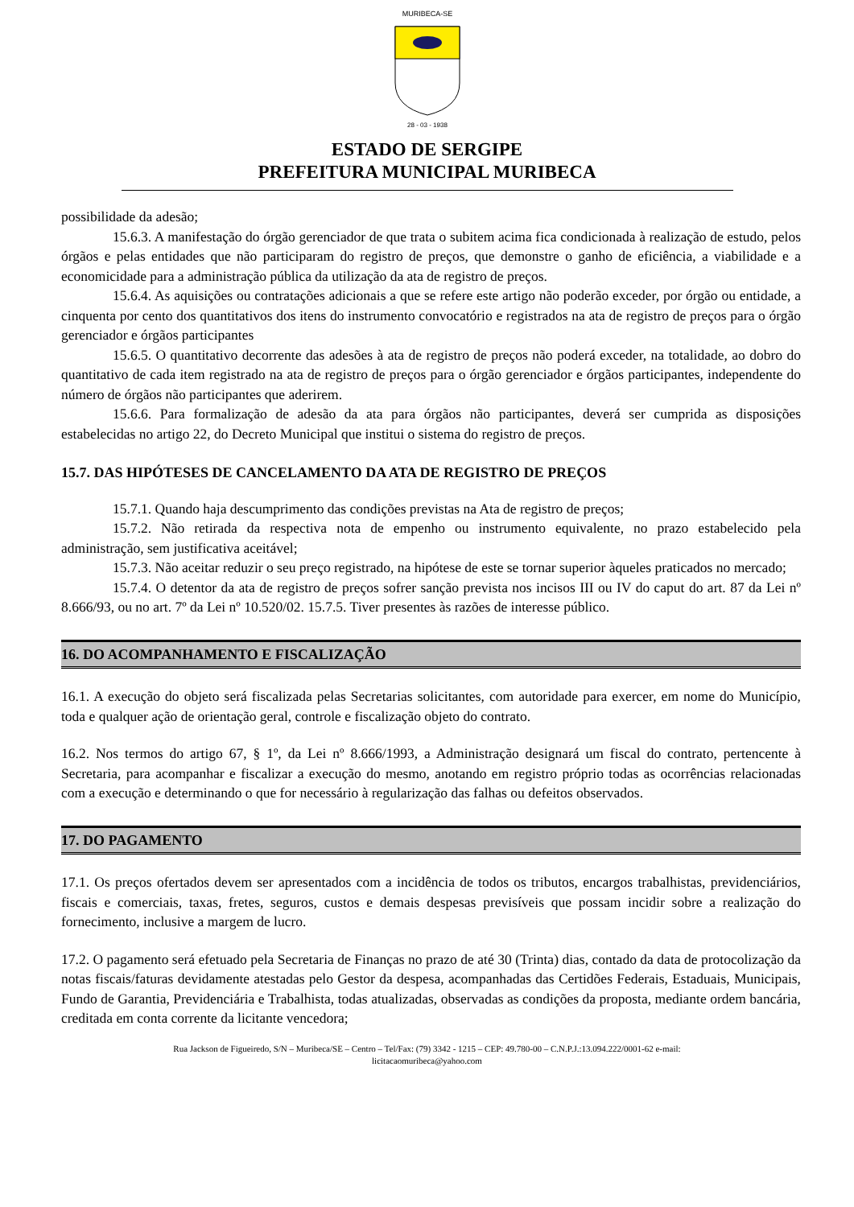MURIBECA-SE
28 - 03 - 1938
ESTADO DE SERGIPE
PREFEITURA MUNICIPAL MURIBECA
possibilidade da adesão;
15.6.3. A manifestação do órgão gerenciador de que trata o subitem acima fica condicionada à realização de estudo, pelos órgãos e pelas entidades que não participaram do registro de preços, que demonstre o ganho de eficiência, a viabilidade e a economicidade para a administração pública da utilização da ata de registro de preços.
15.6.4. As aquisições ou contratações adicionais a que se refere este artigo não poderão exceder, por órgão ou entidade, a cinquenta por cento dos quantitativos dos itens do instrumento convocatório e registrados na ata de registro de preços para o órgão gerenciador e órgãos participantes
15.6.5. O quantitativo decorrente das adesões à ata de registro de preços não poderá exceder, na totalidade, ao dobro do quantitativo de cada item registrado na ata de registro de preços para o órgão gerenciador e órgãos participantes, independente do número de órgãos não participantes que aderirem.
15.6.6. Para formalização de adesão da ata para órgãos não participantes, deverá ser cumprida as disposições estabelecidas no artigo 22, do Decreto Municipal que institui o sistema do registro de preços.
15.7. DAS HIPÓTESES DE CANCELAMENTO DA ATA DE REGISTRO DE PREÇOS
15.7.1. Quando haja descumprimento das condições previstas na Ata de registro de preços;
15.7.2. Não retirada da respectiva nota de empenho ou instrumento equivalente, no prazo estabelecido pela administração, sem justificativa aceitável;
15.7.3. Não aceitar reduzir o seu preço registrado, na hipótese de este se tornar superior àqueles praticados no mercado;
15.7.4. O detentor da ata de registro de preços sofrer sanção prevista nos incisos III ou IV do caput do art. 87 da Lei nº 8.666/93, ou no art. 7º da Lei nº 10.520/02. 15.7.5. Tiver presentes às razões de interesse público.
16. DO ACOMPANHAMENTO E FISCALIZAÇÃO
16.1. A execução do objeto será fiscalizada pelas Secretarias solicitantes, com autoridade para exercer, em nome do Município, toda e qualquer ação de orientação geral, controle e fiscalização objeto do contrato.
16.2. Nos termos do artigo 67, § 1º, da Lei nº 8.666/1993, a Administração designará um fiscal do contrato, pertencente à Secretaria, para acompanhar e fiscalizar a execução do mesmo, anotando em registro próprio todas as ocorrências relacionadas com a execução e determinando o que for necessário à regularização das falhas ou defeitos observados.
17. DO PAGAMENTO
17.1. Os preços ofertados devem ser apresentados com a incidência de todos os tributos, encargos trabalhistas, previdenciários, fiscais e comerciais, taxas, fretes, seguros, custos e demais despesas previsíveis que possam incidir sobre a realização do fornecimento, inclusive a margem de lucro.
17.2. O pagamento será efetuado pela Secretaria de Finanças no prazo de até 30 (Trinta) dias, contado da data de protocolização da notas fiscais/faturas devidamente atestadas pelo Gestor da despesa, acompanhadas das Certidões Federais, Estaduais, Municipais, Fundo de Garantia, Previdenciária e Trabalhista, todas atualizadas, observadas as condições da proposta, mediante ordem bancária, creditada em conta corrente da licitante vencedora;
Rua Jackson de Figueiredo, S/N – Muribeca/SE – Centro – Tel/Fax: (79) 3342 - 1215 – CEP: 49.780-00 – C.N.P.J.:13.094.222/0001-62 e-mail:
licitacaomuribeca@yahoo.com